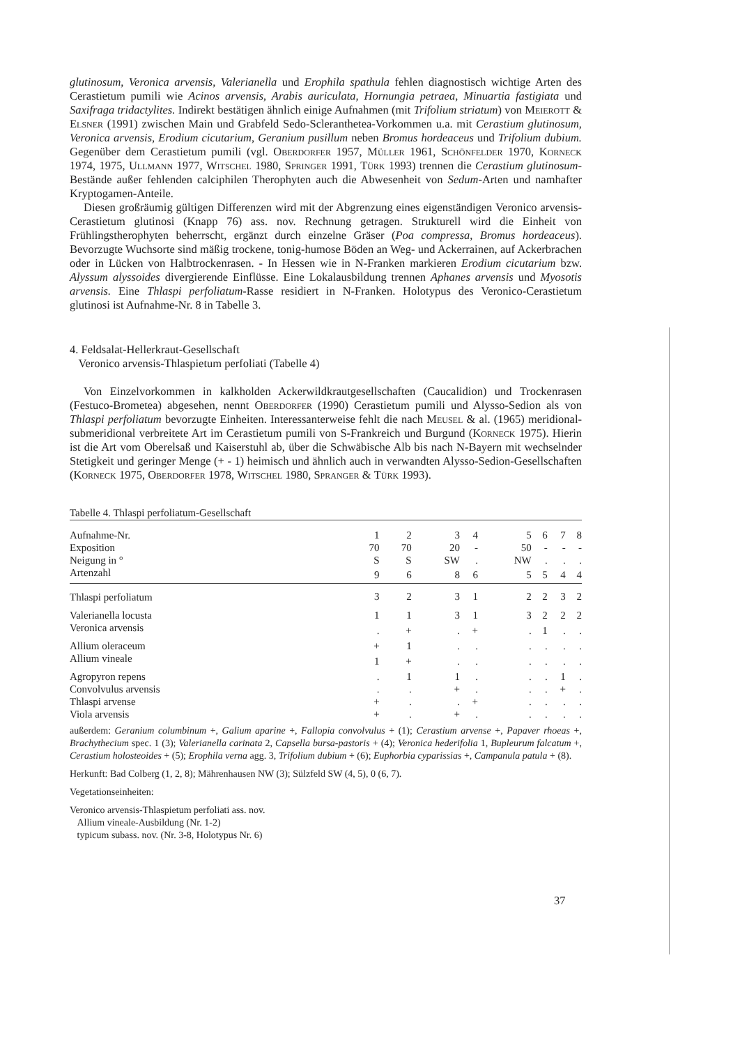glutinosum, Veronica arvensis, Valerianella und Erophila spathula fehlen diagnostisch wichtige Arten des Cerastietum pumili wie Acinos arvensis, Arabis auriculata, Hornungia petraea, Minuartia fastigiata und Saxifraga tridactylites. Indirekt bestätigen ähnlich einige Aufnahmen (mit Trifolium striatum) von Meierott & Elsner (1991) zwischen Main und Grabfeld Sedo-Scleranthetea-Vorkommen u.a. mit Cerastium glutinosum, Veronica arvensis, Erodium cicutarium, Geranium pusillum neben Bromus hordeaceus und Trifolium dubium. Gegenüber dem Cerastietum pumili (vgl. Oberdorfer 1957, Müller 1961, Schönfelder 1970, Korneck 1974, 1975, Ullmann 1977, Witschel 1980, Springer 1991, Türk 1993) trennen die Cerastium glutinosum-Bestände außer fehlenden calciphilen Therophyten auch die Abwesenheit von Sedum-Arten und namhafter Kryptogamen-Anteile.
Diesen großräumig gültigen Differenzen wird mit der Abgrenzung eines eigenständigen Veronico arvensis-Cerastietum glutinosi (Knapp 76) ass. nov. Rechnung getragen. Strukturell wird die Einheit von Frühlingstherophyten beherrscht, ergänzt durch einzelne Gräser (Poa compressa, Bromus hordeaceus). Bevorzugte Wuchsorte sind mäßig trockene, tonig-humose Böden an Weg- und Ackerrainen, auf Ackerbrachen oder in Lücken von Halbtrockenrasen. - In Hessen wie in N-Franken markieren Erodium cicutarium bzw. Alyssum alyssoides divergierende Einflüsse. Eine Lokalausbildung trennen Aphanes arvensis und Myosotis arvensis. Eine Thlaspi perfoliatum-Rasse residiert in N-Franken. Holotypus des Veronico-Cerastietum glutinosi ist Aufnahme-Nr. 8 in Tabelle 3.
4. Feldsalat-Hellerkraut-Gesellschaft
Veronico arvensis-Thlaspietum perfoliati (Tabelle 4)
Von Einzelvorkommen in kalkholden Ackerwildkrautgesellschaften (Caucalidion) und Trockenrasen (Festuco-Brometea) abgesehen, nennt Oberdorfer (1990) Cerastietum pumili und Alysso-Sedion als von Thlaspi perfoliatum bevorzugte Einheiten. Interessanterweise fehlt die nach Meusel & al. (1965) meridional-submeridional verbreitete Art im Cerastietum pumili von S-Frankreich und Burgund (Korneck 1975). Hierin ist die Art vom Oberelsaß und Kaiserstuhl ab, über die Schwäbische Alb bis nach N-Bayern mit wechselnder Stetigkeit und geringer Menge (+ - 1) heimisch und ähnlich auch in verwandten Alysso-Sedion-Gesellschaften (Korneck 1975, Oberdorfer 1978, Witschel 1980, Spranger & Türk 1993).
Tabelle 4. Thlaspi perfoliatum-Gesellschaft
| Aufnahme-Nr. | 1 | 2 | 3 | 4 | 5 | 6 | 7 | 8 |
| Exposition | 70 | 70 | 20 | - | 50 | - | - | - |
| Neigung in ° | S | S | SW | . | NW | . | . | . |
| Artenzahl | 9 | 6 | 8 | 6 | 5 | 5 | 4 | 4 |
| Thlaspi perfoliatum | 3 | 2 | 3 | 1 | 2 | 2 | 3 | 2 |
| Valerianella locusta | 1 | 1 | 3 | 1 | 3 | 2 | 2 | 2 |
| Veronica arvensis | . | + | . | + | . | 1 | . | . |
| Allium oleraceum | + | 1 | . | . | . | . | . | . |
| Allium vineale | 1 | + | . | . | . | . | . | . |
| Agropyron repens | . | 1 | 1 | . | . | . | 1 | . |
| Convolvulus arvensis | . | . | + | . | . | . | + | . |
| Thlaspi arvense | + | . | . | + | . | . | . | . |
| Viola arvensis | + | . | + | . | . | . | . | . |
außerdem: Geranium columbinum +, Galium aparine +, Fallopia convolvulus + (1); Cerastium arvense +, Papaver rhoeas +, Brachythecium spec. 1 (3); Valerianella carinata 2, Capsella bursa-pastoris + (4); Veronica hederifolia 1, Bupleurum falcatum +, Cerastium holosteoides + (5); Erophila verna agg. 3, Trifolium dubium + (6); Euphorbia cyparissias +, Campanula patula + (8).
Herkunft: Bad Colberg (1, 2, 8); Mährenhausen NW (3); Sülzfeld SW (4, 5), 0 (6, 7).
Vegetationseinheiten:
Veronico arvensis-Thlaspietum perfoliati ass. nov.
Allium vineale-Ausbildung (Nr. 1-2)
typicum subass. nov. (Nr. 3-8, Holotypus Nr. 6)
37